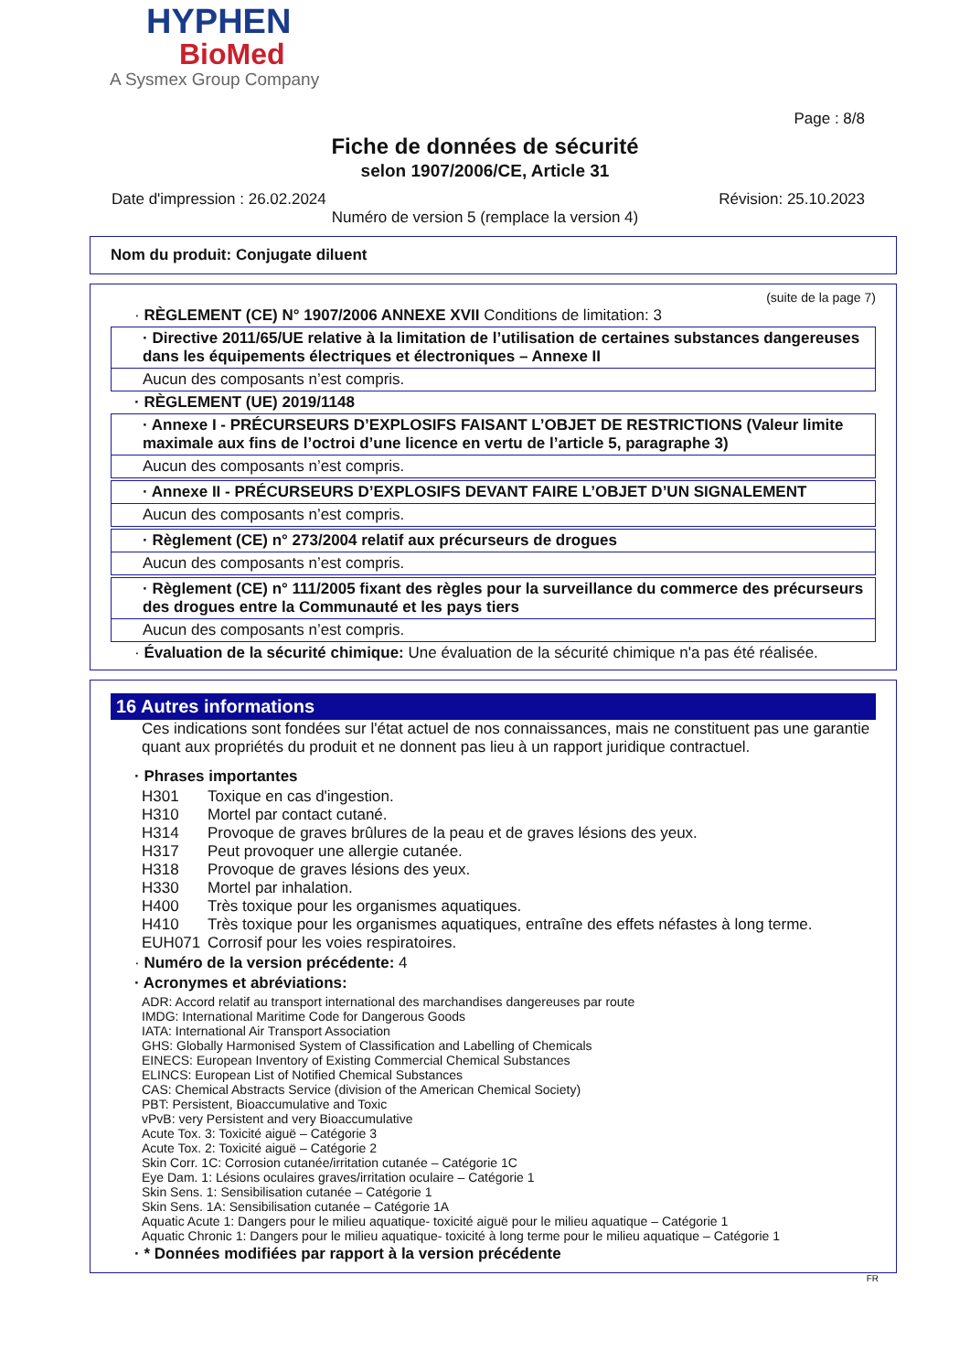HYPHEN
BioMed
A Sysmex Group Company
Page : 8/8
Fiche de données de sécurité
selon 1907/2006/CE, Article 31
Date d'impression : 26.02.2024 Révision: 25.10.2023
Numéro de version 5 (remplace la version 4)
Nom du produit: Conjugate diluent
(suite de la page 7)
· RÈGLEMENT (CE) N° 1907/2006 ANNEXE XVII Conditions de limitation: 3
· Directive 2011/65/UE relative à la limitation de l’utilisation de certaines substances dangereuses dans les équipements électriques et électroniques – Annexe II
Aucun des composants n’est compris.
· RÈGLEMENT (UE) 2019/1148
· Annexe I - PRÉCURSEURS D’EXPLOSIFS FAISANT L’OBJET DE RESTRICTIONS (Valeur limite maximale aux fins de l’octroi d’une licence en vertu de l’article 5, paragraphe 3)
Aucun des composants n’est compris.
· Annexe II - PRÉCURSEURS D’EXPLOSIFS DEVANT FAIRE L’OBJET D’UN SIGNALEMENT
Aucun des composants n’est compris.
· Règlement (CE) n° 273/2004 relatif aux précurseurs de drogues
Aucun des composants n’est compris.
· Règlement (CE) n° 111/2005 fixant des règles pour la surveillance du commerce des précurseurs des drogues entre la Communauté et les pays tiers
Aucun des composants n’est compris.
· Évaluation de la sécurité chimique: Une évaluation de la sécurité chimique n'a pas été réalisée.
16 Autres informations
Ces indications sont fondées sur l'état actuel de nos connaissances, mais ne constituent pas une garantie quant aux propriétés du produit et ne donnent pas lieu à un rapport juridique contractuel.
· Phrases importantes
| H301 | Toxique en cas d'ingestion. |
| H310 | Mortel par contact cutané. |
| H314 | Provoque de graves brûlures de la peau et de graves lésions des yeux. |
| H317 | Peut provoquer une allergie cutanée. |
| H318 | Provoque de graves lésions des yeux. |
| H330 | Mortel par inhalation. |
| H400 | Très toxique pour les organismes aquatiques. |
| H410 | Très toxique pour les organismes aquatiques, entraîne des effets néfastes à long terme. |
| EUH071 | Corrosif pour les voies respiratoires. |
· Numéro de la version précédente: 4
· Acronymes et abréviations:
ADR: Accord relatif au transport international des marchandises dangereuses par route
IMDG: International Maritime Code for Dangerous Goods
IATA: International Air Transport Association
GHS: Globally Harmonised System of Classification and Labelling of Chemicals
EINECS: European Inventory of Existing Commercial Chemical Substances
ELINCS: European List of Notified Chemical Substances
CAS: Chemical Abstracts Service (division of the American Chemical Society)
PBT: Persistent, Bioaccumulative and Toxic
vPvB: very Persistent and very Bioaccumulative
Acute Tox. 3: Toxicité aiguë – Catégorie 3
Acute Tox. 2: Toxicité aiguë – Catégorie 2
Skin Corr. 1C: Corrosion cutanée/irritation cutanée – Catégorie 1C
Eye Dam. 1: Lésions oculaires graves/irritation oculaire – Catégorie 1
Skin Sens. 1: Sensibilisation cutanée – Catégorie 1
Skin Sens. 1A: Sensibilisation cutanée – Catégorie 1A
Aquatic Acute 1: Dangers pour le milieu aquatique- toxicité aiguë pour le milieu aquatique – Catégorie 1
Aquatic Chronic 1: Dangers pour le milieu aquatique- toxicité à long terme pour le milieu aquatique – Catégorie 1
· * Données modifiées par rapport à la version précédente
FR